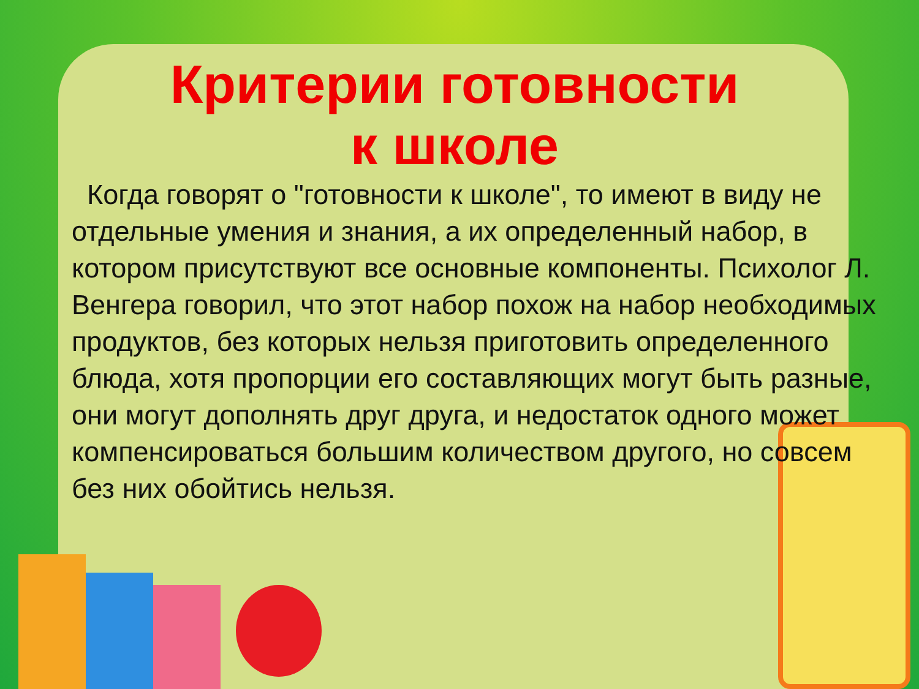Критерии готовности
к школе
Когда говорят о "готовности к школе", то имеют в виду не отдельные умения и знания, а их определенный набор, в котором присутствуют все основные компоненты. Психолог Л. Венгера говорил, что этот набор похож на набор необходимых продуктов, без которых нельзя приготовить определенного блюда, хотя пропорции его составляющих могут быть разные, они могут дополнять друг друга, и недостаток одного может компенсироваться большим количеством другого, но совсем без них обойтись нельзя.